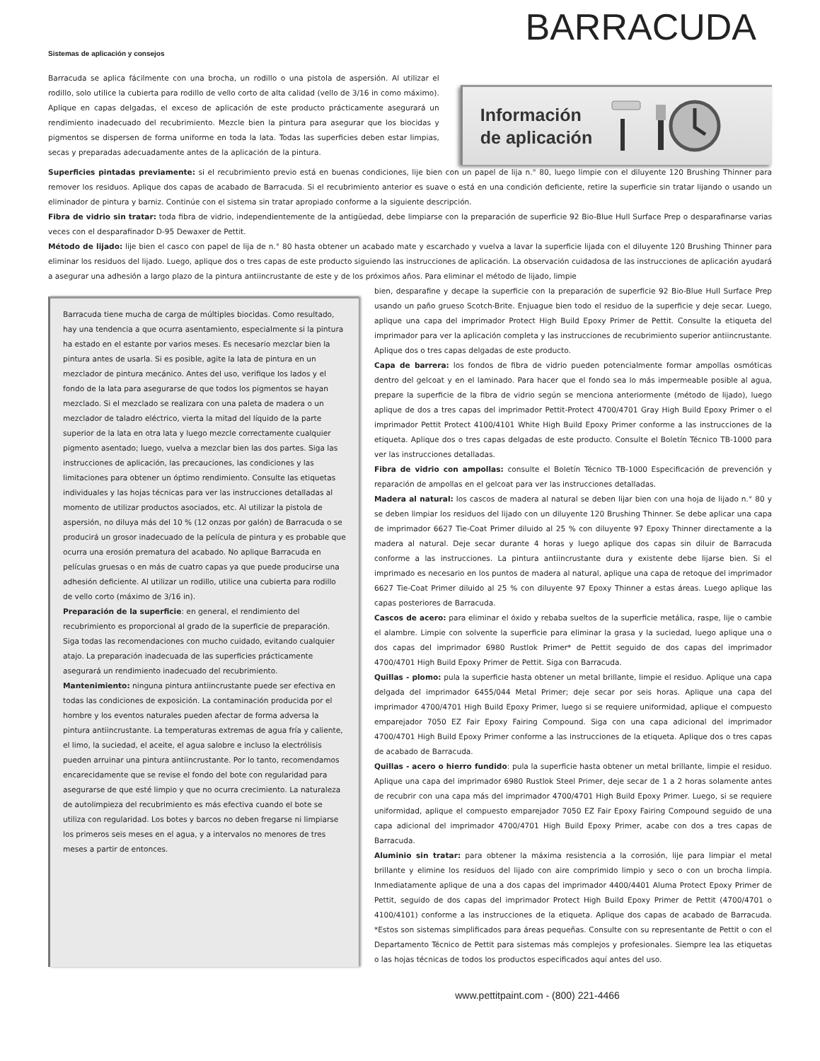BARRACUDA
Sistemas de aplicación y consejos
Barracuda se aplica fácilmente con una brocha, un rodillo o una pistola de aspersión. Al utilizar el rodillo, solo utilice la cubierta para rodillo de vello corto de alta calidad (vello de 3/16 in como máximo). Aplique en capas delgadas, el exceso de aplicación de este producto prácticamente asegurará un rendimiento inadecuado del recubrimiento. Mezcle bien la pintura para asegurar que los biocidas y pigmentos se dispersen de forma uniforme en toda la lata. Todas las superficies deben estar limpias, secas y preparadas adecuadamente antes de la aplicación de la pintura.
Información
de aplicación
Superficies pintadas previamente: si el recubrimiento previo está en buenas condiciones, lije bien con un papel de lija n.° 80, luego limpie con el diluyente 120 Brushing Thinner para remover los residuos. Aplique dos capas de acabado de Barracuda. Si el recubrimiento anterior es suave o está en una condición deficiente, retire la superficie sin tratar lijando o usando un eliminador de pintura y barniz. Continúe con el sistema sin tratar apropiado conforme a la siguiente descripción.
Fibra de vidrio sin tratar: toda fibra de vidrio, independientemente de la antigüedad, debe limpiarse con la preparación de superficie 92 Bio-Blue Hull Surface Prep o desparafinarse varias veces con el desparafinador D-95 Dewaxer de Pettit.
Método de lijado: lije bien el casco con papel de lija de n.° 80 hasta obtener un acabado mate y escarchado y vuelva a lavar la superficie lijada con el diluyente 120 Brushing Thinner para eliminar los residuos del lijado. Luego, aplique dos o tres capas de este producto siguiendo las instrucciones de aplicación. La observación cuidadosa de las instrucciones de aplicación ayudará a asegurar una adhesión a largo plazo de la pintura antiincrustante de este y de los próximos años. Para eliminar el método de lijado, limpie
Barracuda tiene mucha de carga de múltiples biocidas. Como resultado, hay una tendencia a que ocurra asentamiento, especialmente si la pintura ha estado en el estante por varios meses. Es necesario mezclar bien la pintura antes de usarla. Si es posible, agite la lata de pintura en un mezclador de pintura mecánico. Antes del uso, verifique los lados y el fondo de la lata para asegurarse de que todos los pigmentos se hayan mezclado. Si el mezclado se realizara con una paleta de madera o un mezclador de taladro eléctrico, vierta la mitad del líquido de la parte superior de la lata en otra lata y luego mezcle correctamente cualquier pigmento asentado; luego, vuelva a mezclar bien las dos partes. Siga las instrucciones de aplicación, las precauciones, las condiciones y las limitaciones para obtener un óptimo rendimiento. Consulte las etiquetas individuales y las hojas técnicas para ver las instrucciones detalladas al momento de utilizar productos asociados, etc. Al utilizar la pistola de aspersión, no diluya más del 10 % (12 onzas por galón) de Barracuda o se producirá un grosor inadecuado de la película de pintura y es probable que ocurra una erosión prematura del acabado. No aplique Barracuda en películas gruesas o en más de cuatro capas ya que puede producirse una adhesión deficiente. Al utilizar un rodillo, utilice una cubierta para rodillo de vello corto (máximo de 3/16 in).
Preparación de la superficie: en general, el rendimiento del recubrimiento es proporcional al grado de la superficie de preparación. Siga todas las recomendaciones con mucho cuidado, evitando cualquier atajo. La preparación inadecuada de las superficies prácticamente asegurará un rendimiento inadecuado del recubrimiento.
Mantenimiento: ninguna pintura antiincrustante puede ser efectiva en todas las condiciones de exposición. La contaminación producida por el hombre y los eventos naturales pueden afectar de forma adversa la pintura antiincrustante. La temperaturas extremas de agua fría y caliente, el limo, la suciedad, el aceite, el agua salobre e incluso la electrólisis pueden arruinar una pintura antiincrustante. Por lo tanto, recomendamos encarecidamente que se revise el fondo del bote con regularidad para asegurarse de que esté limpio y que no ocurra crecimiento. La naturaleza de autolimpieza del recubrimiento es más efectiva cuando el bote se utiliza con regularidad. Los botes y barcos no deben fregarse ni limpiarse los primeros seis meses en el agua, y a intervalos no menores de tres meses a partir de entonces.
bien, desparafine y decape la superficie con la preparación de superficie 92 Bio-Blue Hull Surface Prep usando un paño grueso Scotch-Brite. Enjuague bien todo el residuo de la superficie y deje secar. Luego, aplique una capa del imprimador Protect High Build Epoxy Primer de Pettit. Consulte la etiqueta del imprimador para ver la aplicación completa y las instrucciones de recubrimiento superior antiincrustante. Aplique dos o tres capas delgadas de este producto.
Capa de barrera: los fondos de fibra de vidrio pueden potencialmente formar ampollas osmóticas dentro del gelcoat y en el laminado. Para hacer que el fondo sea lo más impermeable posible al agua, prepare la superficie de la fibra de vidrio según se menciona anteriormente (método de lijado), luego aplique de dos a tres capas del imprimador Pettit-Protect 4700/4701 Gray High Build Epoxy Primer o el imprimador Pettit Protect 4100/4101 White High Build Epoxy Primer conforme a las instrucciones de la etiqueta. Aplique dos o tres capas delgadas de este producto. Consulte el Boletín Técnico TB-1000 para ver las instrucciones detalladas.
Fibra de vidrio con ampollas: consulte el Boletín Técnico TB-1000 Especificación de prevención y reparación de ampollas en el gelcoat para ver las instrucciones detalladas.
Madera al natural: los cascos de madera al natural se deben lijar bien con una hoja de lijado n.° 80 y se deben limpiar los residuos del lijado con un diluyente 120 Brushing Thinner. Se debe aplicar una capa de imprimador 6627 Tie-Coat Primer diluido al 25 % con diluyente 97 Epoxy Thinner directamente a la madera al natural. Deje secar durante 4 horas y luego aplique dos capas sin diluir de Barracuda conforme a las instrucciones. La pintura antiincrustante dura y existente debe lijarse bien. Si el imprimado es necesario en los puntos de madera al natural, aplique una capa de retoque del imprimador 6627 Tie-Coat Primer diluido al 25 % con diluyente 97 Epoxy Thinner a estas áreas. Luego aplique las capas posteriores de Barracuda.
Cascos de acero: para eliminar el óxido y rebaba sueltos de la superficie metálica, raspe, lije o cambie el alambre. Limpie con solvente la superficie para eliminar la grasa y la suciedad, luego aplique una o dos capas del imprimador 6980 Rustlok Primer* de Pettit seguido de dos capas del imprimador 4700/4701 High Build Epoxy Primer de Pettit. Siga con Barracuda.
Quillas - plomo: pula la superficie hasta obtener un metal brillante, limpie el residuo. Aplique una capa delgada del imprimador 6455/044 Metal Primer; deje secar por seis horas. Aplique una capa del imprimador 4700/4701 High Build Epoxy Primer, luego si se requiere uniformidad, aplique el compuesto emparejador 7050 EZ Fair Epoxy Fairing Compound. Siga con una capa adicional del imprimador 4700/4701 High Build Epoxy Primer conforme a las instrucciones de la etiqueta. Aplique dos o tres capas de acabado de Barracuda.
Quillas - acero o hierro fundido: pula la superficie hasta obtener un metal brillante, limpie el residuo. Aplique una capa del imprimador 6980 Rustlok Steel Primer, deje secar de 1 a 2 horas solamente antes de recubrir con una capa más del imprimador 4700/4701 High Build Epoxy Primer. Luego, si se requiere uniformidad, aplique el compuesto emparejador 7050 EZ Fair Epoxy Fairing Compound seguido de una capa adicional del imprimador 4700/4701 High Build Epoxy Primer, acabe con dos a tres capas de Barracuda.
Aluminio sin tratar: para obtener la máxima resistencia a la corrosión, lije para limpiar el metal brillante y elimine los residuos del lijado con aire comprimido limpio y seco o con un brocha limpia. Inmediatamente aplique de una a dos capas del imprimador 4400/4401 Aluma Protect Epoxy Primer de Pettit, seguido de dos capas del imprimador Protect High Build Epoxy Primer de Pettit (4700/4701 o 4100/4101) conforme a las instrucciones de la etiqueta. Aplique dos capas de acabado de Barracuda. *Estos son sistemas simplificados para áreas pequeñas. Consulte con su representante de Pettit o con el Departamento Técnico de Pettit para sistemas más complejos y profesionales. Siempre lea las etiquetas o las hojas técnicas de todos los productos especificados aquí antes del uso.
www.pettitpaint.com - (800) 221-4466